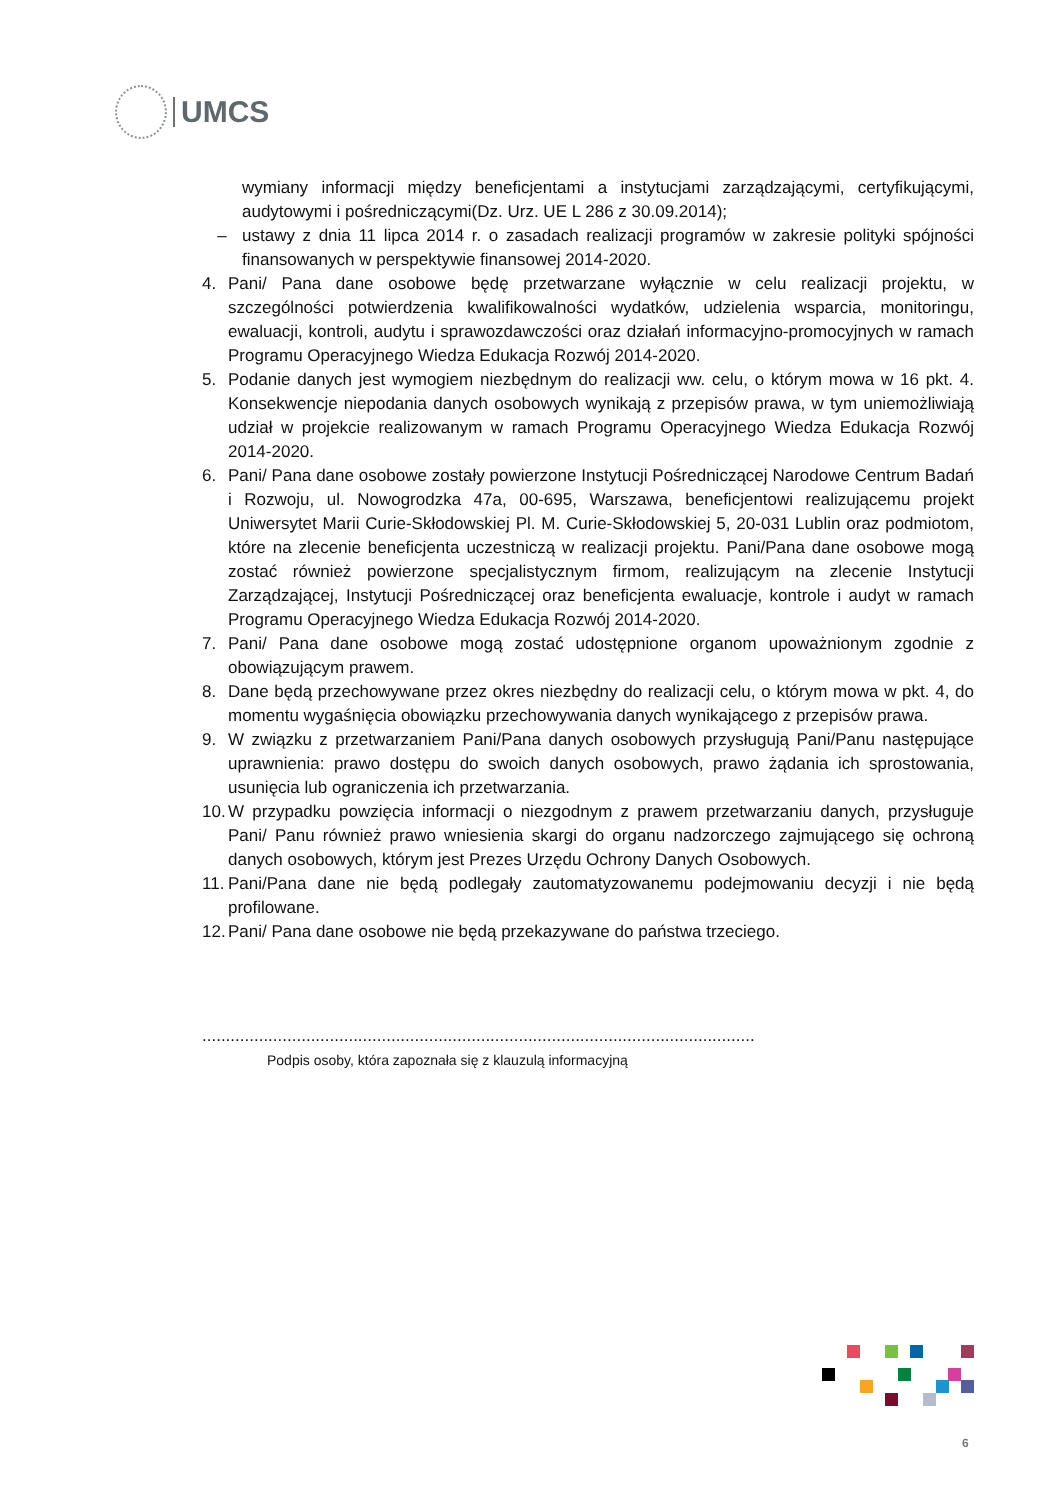UMCS
wymiany informacji między beneficjentami a instytucjami zarządzającymi, certyfikującymi, audytowymi i pośredniczącymi(Dz. Urz. UE L 286 z 30.09.2014);
– ustawy z dnia 11 lipca 2014 r. o zasadach realizacji programów w zakresie polityki spójności finansowanych w perspektywie finansowej 2014-2020.
4. Pani/ Pana dane osobowe będę przetwarzane wyłącznie w celu realizacji projektu, w szczególności potwierdzenia kwalifikowalności wydatków, udzielenia wsparcia, monitoringu, ewaluacji, kontroli, audytu i sprawozdawczości oraz działań informacyjno-promocyjnych w ramach Programu Operacyjnego Wiedza Edukacja Rozwój 2014-2020.
5. Podanie danych jest wymogiem niezbędnym do realizacji ww. celu, o którym mowa w 16 pkt. 4. Konsekwencje niepodania danych osobowych wynikają z przepisów prawa, w tym uniemożliwiają udział w projekcie realizowanym w ramach Programu Operacyjnego Wiedza Edukacja Rozwój 2014-2020.
6. Pani/ Pana dane osobowe zostały powierzone Instytucji Pośredniczącej Narodowe Centrum Badań i Rozwoju, ul. Nowogrodzka 47a, 00-695, Warszawa, beneficjentowi realizującemu projekt Uniwersytet Marii Curie-Skłodowskiej Pl. M. Curie-Skłodowskiej 5, 20-031 Lublin oraz podmiotom, które na zlecenie beneficjenta uczestniczą w realizacji projektu. Pani/Pana dane osobowe mogą zostać również powierzone specjalistycznym firmom, realizującym na zlecenie Instytucji Zarządzającej, Instytucji Pośredniczącej oraz beneficjenta ewaluacje, kontrole i audyt w ramach Programu Operacyjnego Wiedza Edukacja Rozwój 2014-2020.
7. Pani/ Pana dane osobowe mogą zostać udostępnione organom upoważnionym zgodnie z obowiązującym prawem.
8. Dane będą przechowywane przez okres niezbędny do realizacji celu, o którym mowa w pkt. 4, do momentu wygaśnięcia obowiązku przechowywania danych wynikającego z przepisów prawa.
9. W związku z przetwarzaniem Pani/Pana danych osobowych przysługują Pani/Panu następujące uprawnienia: prawo dostępu do swoich danych osobowych, prawo żądania ich sprostowania, usunięcia lub ograniczenia ich przetwarzania.
10.
W przypadku powzięcia informacji o niezgodnym z prawem przetwarzaniu danych, przysługuje Pani/ Panu również prawo wniesienia skargi do organu nadzorczego zajmującego się ochroną danych osobowych, którym jest Prezes Urzędu Ochrony Danych Osobowych.
11.
Pani/Pana dane nie będą podlegały zautomatyzowanemu podejmowaniu decyzji i nie będą profilowane.
12.
Pani/ Pana dane osobowe nie będą przekazywane do państwa trzeciego.
.....................................................................................................................
Podpis osoby, która zapoznała się z klauzulą informacyjną
6